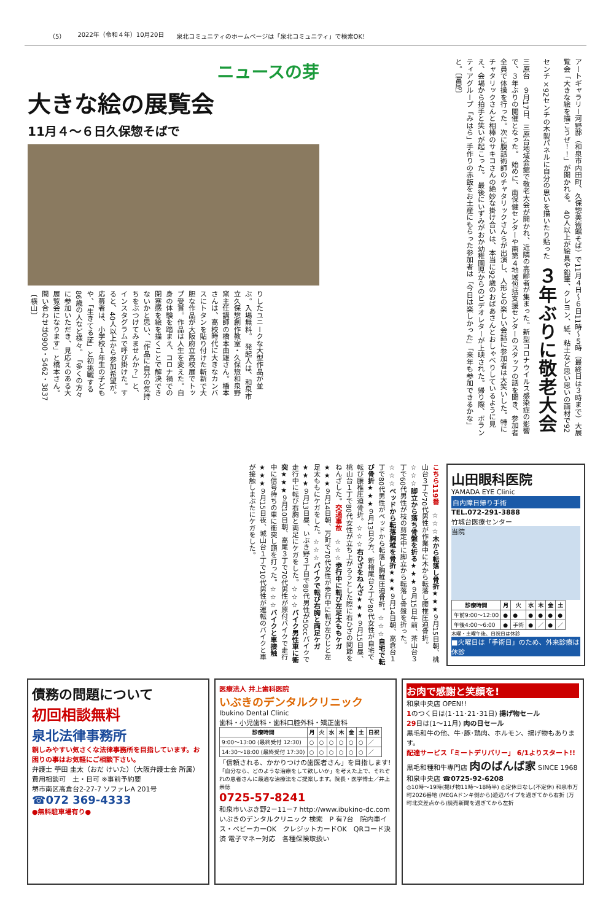（5） 2022年（令和４年）10月20日 泉北コミュニティのホームページは「泉北コミュニティ」で検索OK！
ニュースの芽
大きな絵の展覧会
11月４～６日久保惣そばで
りしたユニークな大型作品が並ぶ。入場無料。　発起人は、和泉市立久保惣創作教室・久保惣和泉野窯主任講師の橋本由雄さん。橋本さんは、高校時代に大きなカンバスにトタンを貼り付けた斬新で大胆な作品が大阪府立高校展でトップ受賞。作品は人生を変えた。自身の体験を踏まえ、コロナ禍での閉塞感を絵を描くことで解決できないかと思い、「作品に自分の気持ちをぶつけてみませんか？」と、インスタグラムで呼び掛けた。すると、40人以上から参加希望が。応募者は、小学校１年生の子どもや、「生きてる証」と初挑戦する86歳の人など様々。　「多くの方々に参加いただき、見応えのある大展覧会になります」と橋本さん。問い合わせは0900・5462・3837〔横山〕
アートギャラリー河野邸（和泉市内田町、久保惣美術館そば）で11月４日～６日11時～５時（最終日は３時まで）大展覧会「大きな絵を描こうぜ！！」が開かれる。　40人以上が絵具や鉛筆、クレヨン、紙、粘土など思い思いの画材で92センチ×92センチの木製パネルに自分の思いを描いたり貼った　３年ぶりに敬老大会 三原台　９月17日、三原台地域会館で敬老大会が開かれ、近隣の高齢者が集まった。新型コロナウイルス感染症の影響で、３年ぶりの開催となった。　始めに、南保健センターや南第４地域包括支援センターのスタッフの話を聞き、参加者全員で体操を行った。次に腹話術師のチャタリックさんらが出演し、人形との楽しい会話に参加者は大笑いした。特にチャタリックさんと相棒のサキコさんの絶妙な掛け合いは、本当に92歳のおばあさんとおしゃべりしているように見え、会場から拍手と笑いが起こった。　最後にいずみがおか幼稚園児からのビデオレターが上映された。帰り際、ボランティアグループ「みはら」手作りの赤飯をお土産にもらった参加者は「今日は楽しかった」「来年も参加できるかな」と。〔冨尾〕
こちら119番　☆☆☆木から転落し骨折★★★９月15日朝、桃山台３丁で70代男性が作業中に木から転落し腰椎圧迫骨折。☆☆☆脚立から落ち骨盤を折る★★★９月15日午前、茶山台３丁で60代男性が枝の剪定中に脚立から転落し骨盤を折った。☆☆☆ベッドから転落胸椎を骨折★★★９月14日朝、高倉台１丁で80代男性がベッドから転落し胸椎圧迫骨折。☆☆☆自宅で転び骨折★★★９月13日夕方、新檜尾台２丁で80代女性が自宅で転び腰椎圧迫骨折。☆☆☆右ひざをねんざ★★★９月15日昼、桃山台１丁で80代女性が立ち上がろうとした際に右ひざの関節をねんざした。交通事故　☆☆☆歩行中に転び左足太ももケガ★★★９月14日朝、万町で70代女性が歩行中に転び左ひじと左足太ももにケガをした。☆☆☆バイクで転び右胸と両足ケガ★★★９月13日昼、いぶき野３丁目で80代男性が50ccバイクで走行中に転び右胸と両足にケガをした。☆☆☆バイク男性車に衝突★★★９月10日朝、高尾３丁で70代男性が原付バイクで走行中に信号待ちの車に衝突し頭を打った。☆☆☆バイクと車接触★★★９月15日夜、城山台１丁で10代男性が運転のバイクと車が接触しまぶたにケガをした。
山田眼科医院
YAMADA EYE Clinic
白内障日帰り手術
TEL.072-291-3888
竹城台医療センター
当院
| 診療時間 | 月 | 火 | 水 | 木 | 金 | 土 |
| --- | --- | --- | --- | --- | --- | --- |
| 午前9:00～12:00 | ● | ● | ● | ● | ● | ● |
| 午後4:00～6:00 | ● | 手術 | ● | ／ | ● | ／ |
木曜・土曜午後、日祝日は休診
■火曜日は「手術日」のため、外来診療は休診
債務の問題について
初回相談無料
泉北法律事務所
親しみやすい気さくな法律事務所を目指しています。お困りの事はお気軽にご相談下さい。
弁護士 苧田 圭太（おだ けいた）（大阪弁護士会 所属）
費用相談可　土・日可 ※事前予約要
堺市南区高倉台2-27-7 ソファレA 201号
☎072 369-4333
●無料駐車場有り●
医療法人 井上歯科医院
いぶきのデンタルクリニック
Ibukino Dental Clinic
歯科・小児歯科・歯科口腔外科・矯正歯科
| 診療時間 | 月 | 火 | 水 | 木 | 金 | 土 | 日祝 |
| --- | --- | --- | --- | --- | --- | --- | --- |
| 9:00～13:00 (最終受付 12:30) | ○ | ○ | ○ | ○ | ○ | ○ | ／ |
| 14:30～18:00 (最終受付 17:30) | ○ | ○ | ○ | ○ | ○ | ○ | ／ |
「信頼される、かかりつけの歯医者さん」を目指します!
「自分なら、どのような治療をして欲しいか」を考えた上で、それぞれの患者さんに最適な治療法をご提案します。院長・医学博士／井上 崇徳
0725-57-8241
和泉市いぶき野2－11－7 http://www.ibukino-dc.com
いぶきのデンタルクリニック 検索　P 有7台　院内車イス・ベビーカーOK　クレジットカードOK　QRコード決済 電子マネー対応　各種保険取扱い
お肉で感謝と笑顔を!
和泉中央店 OPEN!!
1のつく日は(1･11･21･31日) 揚げ物セール
29日は(1～11月) 肉の日セール
黒毛和牛の他、牛･豚･鶏肉、ホルモン、揚げ物もあります。
配達サービス「ミートデリバリー」 6/1よりスタート!!
黒毛和種和牛専門店 肉のばんば家 SINCE 1968
和泉中央店 ☎0725-92-6208
◎10時～19時(揚げ物11時～18時半) ◎定休日なし(不定休) 和泉市万町2026番地 (MEGAドンキ側から)遊辺パイプを過ぎてから右折 (万町北交差点から)読売新聞を過ぎてから左折